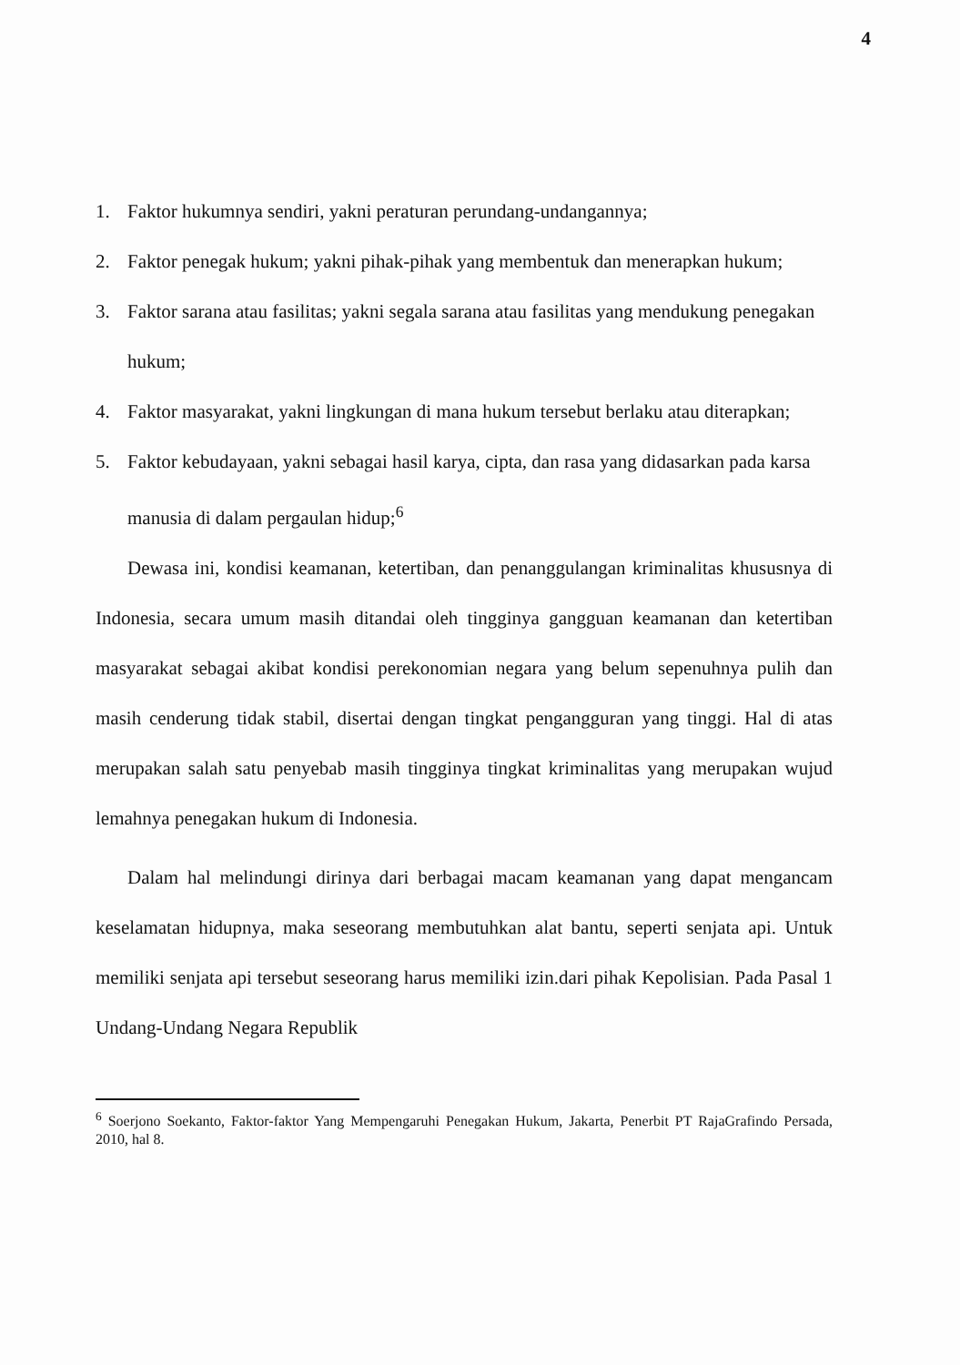4
1. Faktor hukumnya sendiri, yakni peraturan perundang-undangannya;
2. Faktor penegak hukum; yakni pihak-pihak yang membentuk dan menerapkan hukum;
3. Faktor sarana atau fasilitas; yakni segala sarana atau fasilitas yang mendukung penegakan hukum;
4. Faktor masyarakat, yakni lingkungan di mana hukum tersebut berlaku atau diterapkan;
5. Faktor kebudayaan, yakni sebagai hasil karya, cipta, dan rasa yang didasarkan pada karsa manusia di dalam pergaulan hidup;<sup>6</sup>
Dewasa ini, kondisi keamanan, ketertiban, dan penanggulangan kriminalitas khususnya di Indonesia, secara umum masih ditandai oleh tingginya gangguan keamanan dan ketertiban masyarakat sebagai akibat kondisi perekonomian negara yang belum sepenuhnya pulih dan masih cenderung tidak stabil, disertai dengan tingkat pengangguran yang tinggi. Hal di atas merupakan salah satu penyebab masih tingginya tingkat kriminalitas yang merupakan wujud lemahnya penegakan hukum di Indonesia.
Dalam hal melindungi dirinya dari berbagai macam keamanan yang dapat mengancam keselamatan hidupnya, maka seseorang membutuhkan alat bantu, seperti senjata api. Untuk memiliki senjata api tersebut seseorang harus memiliki izin.dari pihak Kepolisian. Pada Pasal 1 Undang-Undang Negara Republik
<sup>6</sup> Soerjono Soekanto, Faktor-faktor Yang Mempengaruhi Penegakan Hukum, Jakarta, Penerbit PT RajaGrafindo Persada, 2010, hal 8.